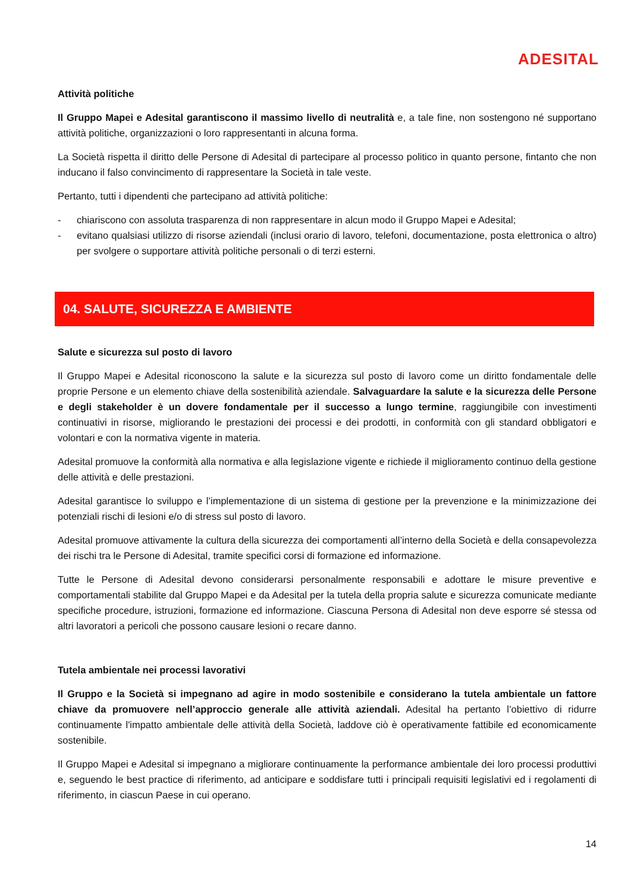ADESITAL
Attività politiche
Il Gruppo Mapei e Adesital garantiscono il massimo livello di neutralità e, a tale fine, non sostengono né supportano attività politiche, organizzazioni o loro rappresentanti in alcuna forma.
La Società rispetta il diritto delle Persone di Adesital di partecipare al processo politico in quanto persone, fintanto che non inducano il falso convincimento di rappresentare la Società in tale veste.
Pertanto, tutti i dipendenti che partecipano ad attività politiche:
- chiariscono con assoluta trasparenza di non rappresentare in alcun modo il Gruppo Mapei e Adesital;
- evitano qualsiasi utilizzo di risorse aziendali (inclusi orario di lavoro, telefoni, documentazione, posta elettronica o altro) per svolgere o supportare attività politiche personali o di terzi esterni.
04. SALUTE, SICUREZZA E AMBIENTE
Salute e sicurezza sul posto di lavoro
Il Gruppo Mapei e Adesital riconoscono la salute e la sicurezza sul posto di lavoro come un diritto fondamentale delle proprie Persone e un elemento chiave della sostenibilità aziendale. Salvaguardare la salute e la sicurezza delle Persone e degli stakeholder è un dovere fondamentale per il successo a lungo termine, raggiungibile con investimenti continuativi in risorse, migliorando le prestazioni dei processi e dei prodotti, in conformità con gli standard obbligatori e volontari e con la normativa vigente in materia.
Adesital promuove la conformità alla normativa e alla legislazione vigente e richiede il miglioramento continuo della gestione delle attività e delle prestazioni.
Adesital garantisce lo sviluppo e l’implementazione di un sistema di gestione per la prevenzione e la minimizzazione dei potenziali rischi di lesioni e/o di stress sul posto di lavoro.
Adesital promuove attivamente la cultura della sicurezza dei comportamenti all’interno della Società e della consapevolezza dei rischi tra le Persone di Adesital, tramite specifici corsi di formazione ed informazione.
Tutte le Persone di Adesital devono considerarsi personalmente responsabili e adottare le misure preventive e comportamentali stabilite dal Gruppo Mapei e da Adesital per la tutela della propria salute e sicurezza comunicate mediante specifiche procedure, istruzioni, formazione ed informazione. Ciascuna Persona di Adesital non deve esporre sé stessa od altri lavoratori a pericoli che possono causare lesioni o recare danno.
Tutela ambientale nei processi lavorativi
Il Gruppo e la Società si impegnano ad agire in modo sostenibile e considerano la tutela ambientale un fattore chiave da promuovere nell’approccio generale alle attività aziendali. Adesital ha pertanto l’obiettivo di ridurre continuamente l'impatto ambientale delle attività della Società, laddove ciò è operativamente fattibile ed economicamente sostenibile.
Il Gruppo Mapei e Adesital si impegnano a migliorare continuamente la performance ambientale dei loro processi produttivi e, seguendo le best practice di riferimento, ad anticipare e soddisfare tutti i principali requisiti legislativi ed i regolamenti di riferimento, in ciascun Paese in cui operano.
14